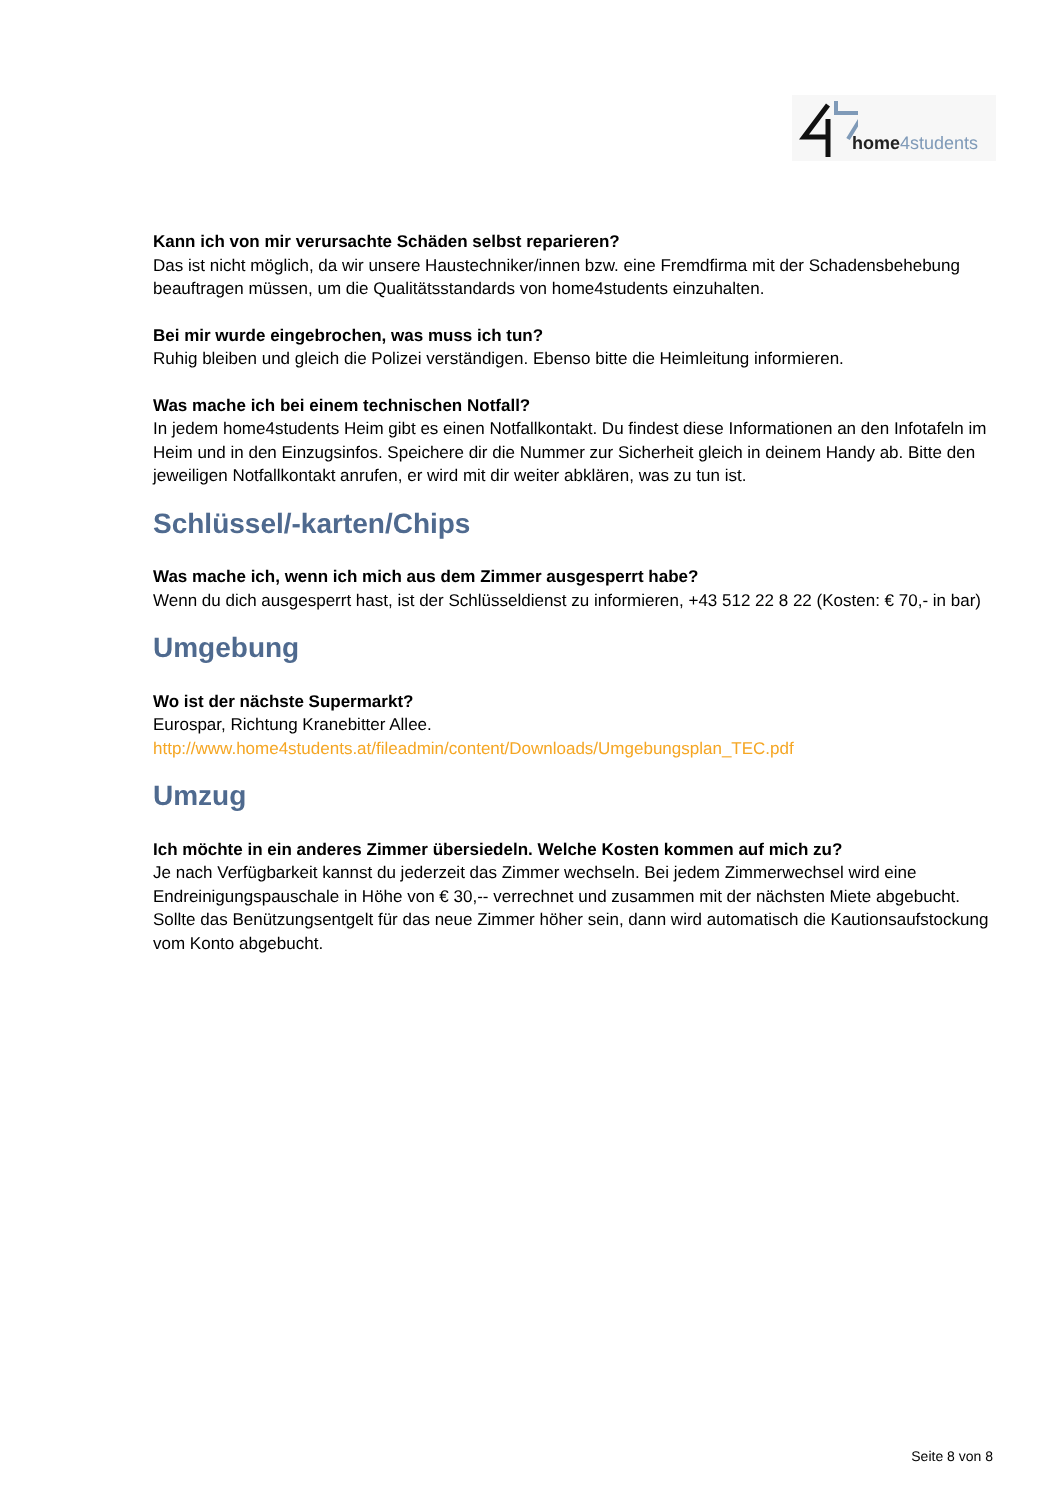home4students
Kann ich von mir verursachte Schäden selbst reparieren?
Das ist nicht möglich, da wir unsere Haustechniker/innen bzw. eine Fremdfirma mit der Schadensbehebung beauftragen müssen, um die Qualitätsstandards von home4students einzuhalten.
Bei mir wurde eingebrochen, was muss ich tun?
Ruhig bleiben und gleich die Polizei verständigen. Ebenso bitte die Heimleitung informieren.
Was mache ich bei einem technischen Notfall?
In jedem home4students Heim gibt es einen Notfallkontakt. Du findest diese Informationen an den Infotafeln im Heim und in den Einzugsinfos. Speichere dir die Nummer zur Sicherheit gleich in deinem Handy ab. Bitte den jeweiligen Notfallkontakt anrufen, er wird mit dir weiter abklären, was zu tun ist.
Schlüssel/-karten/Chips
Was mache ich, wenn ich mich aus dem Zimmer ausgesperrt habe?
Wenn du dich ausgesperrt hast, ist der Schlüsseldienst zu informieren, +43 512 22 8 22 (Kosten: € 70,- in bar)
Umgebung
Wo ist der nächste Supermarkt?
Eurospar, Richtung Kranebitter Allee.
http://www.home4students.at/fileadmin/content/Downloads/Umgebungsplan_TEC.pdf
Umzug
Ich möchte in ein anderes Zimmer übersiedeln. Welche Kosten kommen auf mich zu?
Je nach Verfügbarkeit kannst du jederzeit das Zimmer wechseln. Bei jedem Zimmerwechsel wird eine Endreinigungspauschale in Höhe von € 30,-- verrechnet und zusammen mit der nächsten Miete abgebucht. Sollte das Benützungsentgelt für das neue Zimmer höher sein, dann wird automatisch die Kautionsaufstockung vom Konto abgebucht.
Seite 8 von 8